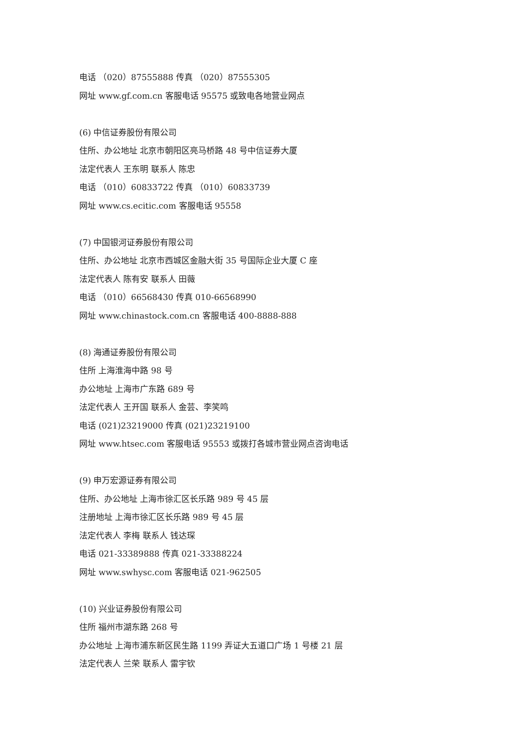电话 （020）87555888 传真 （020）87555305
网址 www.gf.com.cn 客服电话 95575 或致电各地营业网点
(6) 中信证券股份有限公司
住所、办公地址 北京市朝阳区亮马桥路 48 号中信证券大厦
法定代表人 王东明 联系人 陈忠
电话 （010）60833722 传真 （010）60833739
网址 www.cs.ecitic.com 客服电话 95558
(7) 中国银河证券股份有限公司
住所、办公地址 北京市西城区金融大街 35 号国际企业大厦 C 座
法定代表人 陈有安 联系人 田薇
电话 （010）66568430 传真 010-66568990
网址 www.chinastock.com.cn 客服电话 400-8888-888
(8) 海通证券股份有限公司
住所 上海淮海中路 98 号
办公地址 上海市广东路 689 号
法定代表人 王开国 联系人 金芸、李笑鸣
电话 (021)23219000 传真 (021)23219100
网址 www.htsec.com 客服电话 95553 或拨打各城市营业网点咨询电话
(9) 申万宏源证券有限公司
住所、办公地址 上海市徐汇区长乐路 989 号 45 层
注册地址 上海市徐汇区长乐路 989 号 45 层
法定代表人 李梅 联系人 钱达琛
电话 021-33389888 传真 021-33388224
网址 www.swhysc.com 客服电话 021-962505
(10) 兴业证券股份有限公司
住所 福州市湖东路 268 号
办公地址 上海市浦东新区民生路 1199 弄证大五道口广场 1 号楼 21 层
法定代表人 兰荣 联系人 雷宇钦